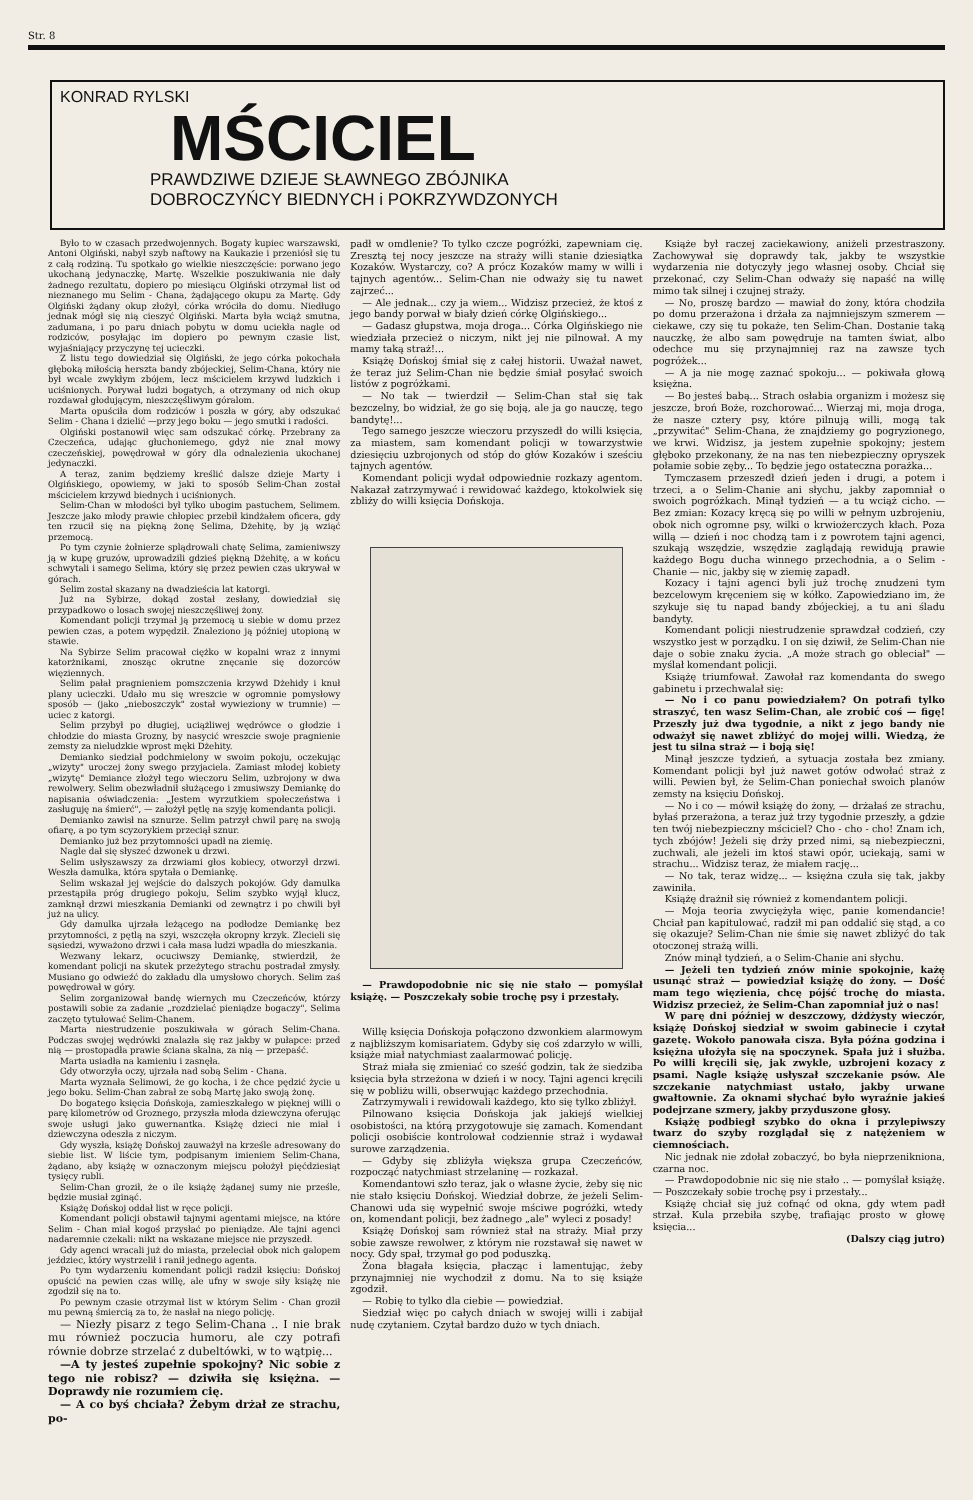Str. 8
KONRAD RYLSKI
MŚCICIEL
PRAWDZIWE DZIEJE SŁAWNEGO ZBÓJNIKA
DOBROCZYŃCY BIEDNYCH i POKRZYWDZONYCH
Było to w czasach przedwojennych. Bogaty kupiec warszawski, Antoni Olgiński, nabył szyb naftowy na Kaukazie i przeniósł się tu z całą rodziną. Tu spotkało go wielkie nieszczęście: porwano jego ukochaną jedynaczkę, Martę. Wszelkie poszukiwania nie dały żadnego rezultatu, dopiero po miesiącu Olgiński otrzymał list od nieznanego mu Selim - Chana, żądającego okupu za Martę. Gdy Olgiński żądany okup złożył, córka wróciła do domu. Niedługo jednak mógł się nią cieszyć Olgiński. Marta była wciąż smutna, zadumana, i po paru dniach pobytu w domu uciekła nagle od rodziców, posyłając im dopiero po pewnym czasie list, wyjaśniający przyczynę tej ucieczki.
Z listu tego dowiedział się Olgiński, że jego córka pokochała głęboką miłością herszta bandy zbójeckiej, Selim-Chana, który nie był wcale zwykłym zbójem, lecz mścicielem krzywd ludzkich i uciśnionych. Porywał ludzi bogatych, a otrzymany od nich okup rozdawał głodującym, nieszczęśliwym góralom.
Marta opuściła dom rodziców i poszła w góry, aby odszukać Selim - Chana i dzielić —przy jego boku — jego smutki i radości.
Olgiński postanowił więc sam odszukać córkę. Przebrany za Czeczeńca, udając głuchoniemego, gdyż nie znał mowy czeczeńskiej, powędrował w góry dla odnalezienia ukochanej jedynaczki.
A teraz, zanim będziemy kreślić dalsze dzieje Marty i Olgińskiego, opowiemy, w jaki to sposób Selim-Chan został mścicielem krzywd biednych i uciśnionych.
Selim-Chan w młodości był tylko ubogim pastuchem, Selimem. Jeszcze jako młody prawie chłopiec przebił kindżałem oficera, gdy ten rzucił się na piękną żonę Selima, Dżehitę, by ją wziąć przemocą.
Po tym czynie żołnierze splądrowali chatę Selima, zamieniwszy ją w kupę gruzów, uprowadzili gdzieś piękną Dżehitę, a w końcu schwytali i samego Selima, który się przez pewien czas ukrywał w górach.
Selim został skazany na dwadzieścia lat katorgi.
Już na Sybirze, dokąd został zesłany, dowiedział się przypadkowo o losach swojej nieszczęśliwej żony.
Komendant policji trzymał ją przemocą u siebie w domu przez pewien czas, a potem wypędził. Znaleziono ją później utopioną w stawie.
Na Sybirze Selim pracował ciężko w kopalni wraz z innymi katorżnikami, znosząc okrutne znęcanie się dozorców więziennych.
Selim pałał pragnieniem pomszczenia krzywd Dżehidy i knuł plany ucieczki. Udało mu się wreszcie w ogromnie pomysłowy sposób — (jako „nieboszczyk" został wywieziony w trumnie) — uciec z katorgi.
Selim przybył po długiej, uciążliwej wędrówce o głodzie i chłodzie do miasta Grozny, by nasycić wreszcie swoje pragnienie zemsty za nieludzkie wprost męki Dżehity.
Demianko siedział podchmielony w swoim pokoju, oczekując „wizyty" uroczej żony swego przyjaciela. Zamiast młodej kobiety „wizytę" Demiance złożył tego wieczoru Selim, uzbrojony w dwa rewolwery. Selim obezwładnił służącego i zmusiwszy Demiankę do napisania oświadczenia: „Jestem wyrzutkiem społeczeństwa i zasługuję na śmierć", — założył pętlę na szyję komendanta policji.
Demianko zawisł na sznurze. Selim patrzył chwil parę na swoją ofiarę, a po tym scyzorykiem przeciął sznur.
Demianko już bez przytomności upadł na ziemię.
Nagle dał się słyszeć dzwonek u drzwi.
Selim usłyszawszy za drzwiami głos kobiecy, otworzył drzwi. Weszła damulka, która spytała o Demiankę.
Selim wskazał jej wejście do dalszych pokojów. Gdy damulka przestąpiła próg drugiego pokoju, Selim szybko wyjął klucz, zamknął drzwi mieszkania Demianki od zewnątrz i po chwili był już na ulicy.
Gdy damulka ujrzała leżącego na podłodze Demiankę bez przytomności, z pętlą na szyi, wszczęła okropny krzyk. Zlecieli się sąsiedzi, wyważono drzwi i cała masa ludzi wpadła do mieszkania.
Wezwany lekarz, ocuciwszy Demiankę, stwierdził, że komendant policji na skutek przeżytego strachu postradał zmysły. Musiano go odwieźć do zakładu dla umysłowo chorych. Selim zaś powędrował w góry.
Selim zorganizował bandę wiernych mu Czeczeńców, którzy postawili sobie za zadanie „rozdzielać pieniądze bogaczy", Selima zaczęto tytułować Selim-Chanem.
Marta niestrudzenie poszukiwała w górach Selim-Chana. Podczas swojej wędrówki znalazła się raz jakby w pułapce: przed nią — prostopadła prawie ściana skalna, za nią — przepaść.
Marta usiadła na kamieniu i zasnęła.
Gdy otworzyła oczy, ujrzała nad sobą Selim - Chana.
Marta wyznała Selimowi, że go kocha, i że chce pędzić życie u jego boku. Selim-Chan zabrał ze sobą Martę jako swoją żonę.
Do bogatego księcia Dońskoja, zamieszkałego w pięknej willi o parę kilometrów od Groznego, przyszła młoda dziewczyna oferując swoje usługi jako guwernantka. Książę dzieci nie miał i dziewczyna odeszła z niczym.
Gdy wyszła, książę Dońskoj zauważył na krześle adresowany do siebie list. W liście tym, podpisanym imieniem Selim-Chana, żądano, aby książę w oznaczonym miejscu położył pięćdziesiąt tysięcy rubli.
Selim-Chan groził, że o ile książę żądanej sumy nie prześle, będzie musiał zginąć.
Książę Dońskoj oddał list w ręce policji.
Komendant policji obstawił tajnymi agentami miejsce, na które Selim - Chan miał kogoś przysłać po pieniądze. Ale tajni agenci nadaremnie czekali: nikt na wskazane miejsce nie przyszedł.
Gdy agenci wracali już do miasta, przeleciał obok nich galopem jeździec, który wystrzelił i ranił jednego agenta.
Po tym wydarzeniu komendant policji radził księciu: Dońskoj opuścić na pewien czas willę, ale ufny w swoje siły książę nie zgodził się na to.
Po pewnym czasie otrzymał list w którym Selim - Chan groził mu pewną śmiercią za to, że nasłał na niego policję.
— Niezły pisarz z tego Selim-Chana .. I nie brak mu również poczucia humoru, ale czy potrafi równie dobrze strzelać z dubeltówki, w to wątpię...
—A ty jesteś zupełnie spokojny? Nic sobie z tego nie robisz? — dziwiła się księżna. — Doprawdy nie rozumiem cię.
— A co byś chciała? Żebym drżał ze strachu, po-
padł w omdlenie? To tylko czcze pogróżki, zapewniam cię. Zresztą tej nocy jeszcze na straży willi stanie dziesiątka Kozaków. Wystarczy, co? A prócz Kozaków mamy w willi i tajnych agentów... Selim-Chan nie odważy się tu nawet zajrzeć...
— Ale jednak... czy ja wiem... Widzisz przecież, że ktoś z jego bandy porwał w biały dzień córkę Olgińskiego...
— Gadasz głupstwa, moja droga... Córka Olgińskiego nie wiedziała przecież o niczym, nikt jej nie pilnował. A my mamy taką straż!...
Książę Dońskoj śmiał się z całej historii. Uważał nawet, że teraz już Selim-Chan nie będzie śmiał posyłać swoich listów z pogróżkami.
— No tak — twierdził — Selim-Chan stał się tak bezczelny, bo widział, że go się boją, ale ja go nauczę, tego bandytę!...
Tego samego jeszcze wieczoru przyszedł do willi księcia, za miastem, sam komendant policji w towarzystwie dziesięciu uzbrojonych od stóp do głów Kozaków i sześciu tajnych agentów.
Komendant policji wydał odpowiednie rozkazy agentom. Nakazał zatrzymywać i rewidować każdego, ktokolwiek się zbliży do willi księcia Dońskoja.
— Prawdopodobnie nic się nie stało — pomyślał książę. — Poszczekały sobie trochę psy i przestały.
Willę księcia Dońskoja połączono dzwonkiem alarmowym z najbliższym komisariatem. Gdyby się coś zdarzyło w willi, książe miał natychmiast zaalarmować policję.
Straż miała się zmieniać co sześć godzin, tak że siedziba księcia była strzeżona w dzień i w nocy. Tajni agenci kręcili się w pobliżu willi, obserwując każdego przechodnia.
Zatrzymywali i rewidowali każdego, kto się tylko zbliżył.
Pilnowano księcia Dońskoja jak jakiejś wielkiej osobistości, na którą przygotowuje się zamach. Komendant policji osobiście kontrolował codziennie straż i wydawał surowe zarządzenia.
— Gdyby się zbliżyła większa grupa Czeczeńców, rozpocząć natychmiast strzelaninę — rozkazał.
Komendantowi szło teraz, jak o własne życie, żeby się nic nie stało księciu Dońskoj. Wiedział dobrze, że jeżeli Selim-Chanowi uda się wypełnić swoje mściwe pogróżki, wtedy on, komendant policji, bez żadnego „ale" wyleci z posady!
Książę Dońskoj sam również stał na straży. Miał przy sobie zawsze rewolwer, z którym nie rozstawał się nawet w nocy. Gdy spał, trzymał go pod poduszką.
Żona błagała księcia, płacząc i lamentując, żeby przynajmniej nie wychodził z domu. Na to się książe zgodził.
— Robię to tylko dla ciebie — powiedział.
Siedział więc po całych dniach w swojej willi i zabijał nudę czytaniem. Czytał bardzo dużo w tych dniach.
Książe był raczej zaciekawiony, aniżeli przestraszony. Zachowywał się doprawdy tak, jakby te wszystkie wydarzenia nie dotyczyły jego własnej osoby. Chciał się przekonać, czy Selim-Chan odważy się napaść na willę mimo tak silnej i czujnej straży.
— No, proszę bardzo — mawiał do żony, która chodziła po domu przerażona i drżała za najmniejszym szmerem — ciekawe, czy się tu pokaże, ten Selim-Chan. Dostanie taką nauczkę, że albo sam powędruje na tamten świat, albo odechce mu się przynajmniej raz na zawsze tych pogróżek...
— A ja nie mogę zaznać spokoju... — pokiwała głową księżna.
— Bo jesteś babą... Strach osłabia organizm i możesz się jeszcze, broń Boże, rozchorować... Wierzaj mi, moja droga, że nasze cztery psy, które pilnują willi, mogą tak „przywitać" Selim-Chana, że znajdziemy go pogryzionego, we krwi. Widzisz, ja jestem zupełnie spokojny; jestem głęboko przekonany, że na nas ten niebezpieczny opryszek połamie sobie zęby... To będzie jego ostateczna porażka...
Tymczasem przeszedł dzień jeden i drugi, a potem i trzeci, a o Selim-Chanie ani słychu, jakby zapomniał o swoich pogróżkach. Minął tydzień — a tu wciąż cicho. — Bez zmian: Kozacy kręcą się po willi w pełnym uzbrojeniu, obok nich ogromne psy, wilki o krwiożerczych kłach. Poza willą — dzień i noc chodzą tam i z powrotem tajni agenci, szukają wszędzie, wszędzie zaglądają rewidują prawie każdego Bogu ducha winnego przechodnia, a o Selim - Chanie — nic, jakby się w ziemię zapadł.
Kozacy i tajni agenci byli już trochę znudzeni tym bezcelowym kręceniem się w kółko. Zapowiedziano im, że szykuje się tu napad bandy zbójeckiej, a tu ani śladu bandyty.
Komendant policji niestrudzenie sprawdzał codzień, czy wszystko jest w porządku. I on się dziwił, że Selim-Chan nie daje o sobie znaku życia. „A może strach go obleciał" — myślał komendant policji.
Książę triumfował. Zawołał raz komendanta do swego gabinetu i przechwalał się:
— No i co panu powiedziałem? On potrafi tylko straszyć, ten wasz Selim-Chan, ale zrobić coś — figę! Przeszły już dwa tygodnie, a nikt z jego bandy nie odważył się nawet zbliżyć do mojej willi. Wiedzą, że jest tu silna straż — i boją się!
Minął jeszcze tydzień, a sytuacja została bez zmiany. Komendant policji był już nawet gotów odwołać straż z willi. Pewien był, że Selim-Chan poniechał swoich planów zemsty na księciu Dońskoj.
— No i co — mówił książę do żony, — drżałaś ze strachu, byłaś przerażona, a teraz już trzy tygodnie przeszły, a gdzie ten twój niebezpieczny mściciel? Cho - cho - cho! Znam ich, tych zbójów! Jeżeli się drży przed nimi, są niebezpieczni, zuchwali, ale jeżeli im ktoś stawi opór, uciekają, sami w strachu... Widzisz teraz, że miałem rację...
— No tak, teraz widzę... — księżna czuła się tak, jakby zawiniła.
Książę drażnił się również z komendantem policji.
— Moja teoria zwyciężyła więc, panie komendancie! Chciał pan kapitulować, radził mi pan oddalić się stąd, a co się okazuje? Selim-Chan nie śmie się nawet zbliżyć do tak otoczonej strażą willi.
Znów minął tydzień, a o Selim-Chanie ani słychu.
— Jeżeli ten tydzień znów minie spokojnie, każę usunąć straż — powiedział książę do żony. — Dość mam tego więzienia, chcę pójść trochę do miasta. Widzisz przecież, że Selim-Chan zapomniał już o nas!
W parę dni później w deszczowy, dżdżysty wieczór, książę Dońskoj siedział w swoim gabinecie i czytał gazetę. Wokoło panowała cisza. Była późna godzina i księżna ułożyła się na spoczynek. Spała już i służba. Po willi kręcili się, jak zwykle, uzbrojeni kozacy z psami. Nagle książę usłyszał szczekanie psów. Ale szczekanie natychmiast ustało, jakby urwane gwałtownie. Za oknami słychać było wyraźnie jakieś podejrzane szmery, jakby przyduszone głosy.
Książę podbiegł szybko do okna i przylepiwszy twarz do szyby rozglądał się z natężeniem w ciemnościach.
Nic jednak nie zdołał zobaczyć, bo była nieprzenikniona, czarna noc.
— Prawdopodobnie nic się nie stało .. — pomyślał książę. — Poszczekały sobie trochę psy i przestały...
Książę chciał się już cofnąć od okna, gdy wtem padł strzał. Kula przebiła szybę, trafiając prosto w głowę księcia...
(Dalszy ciąg jutro)